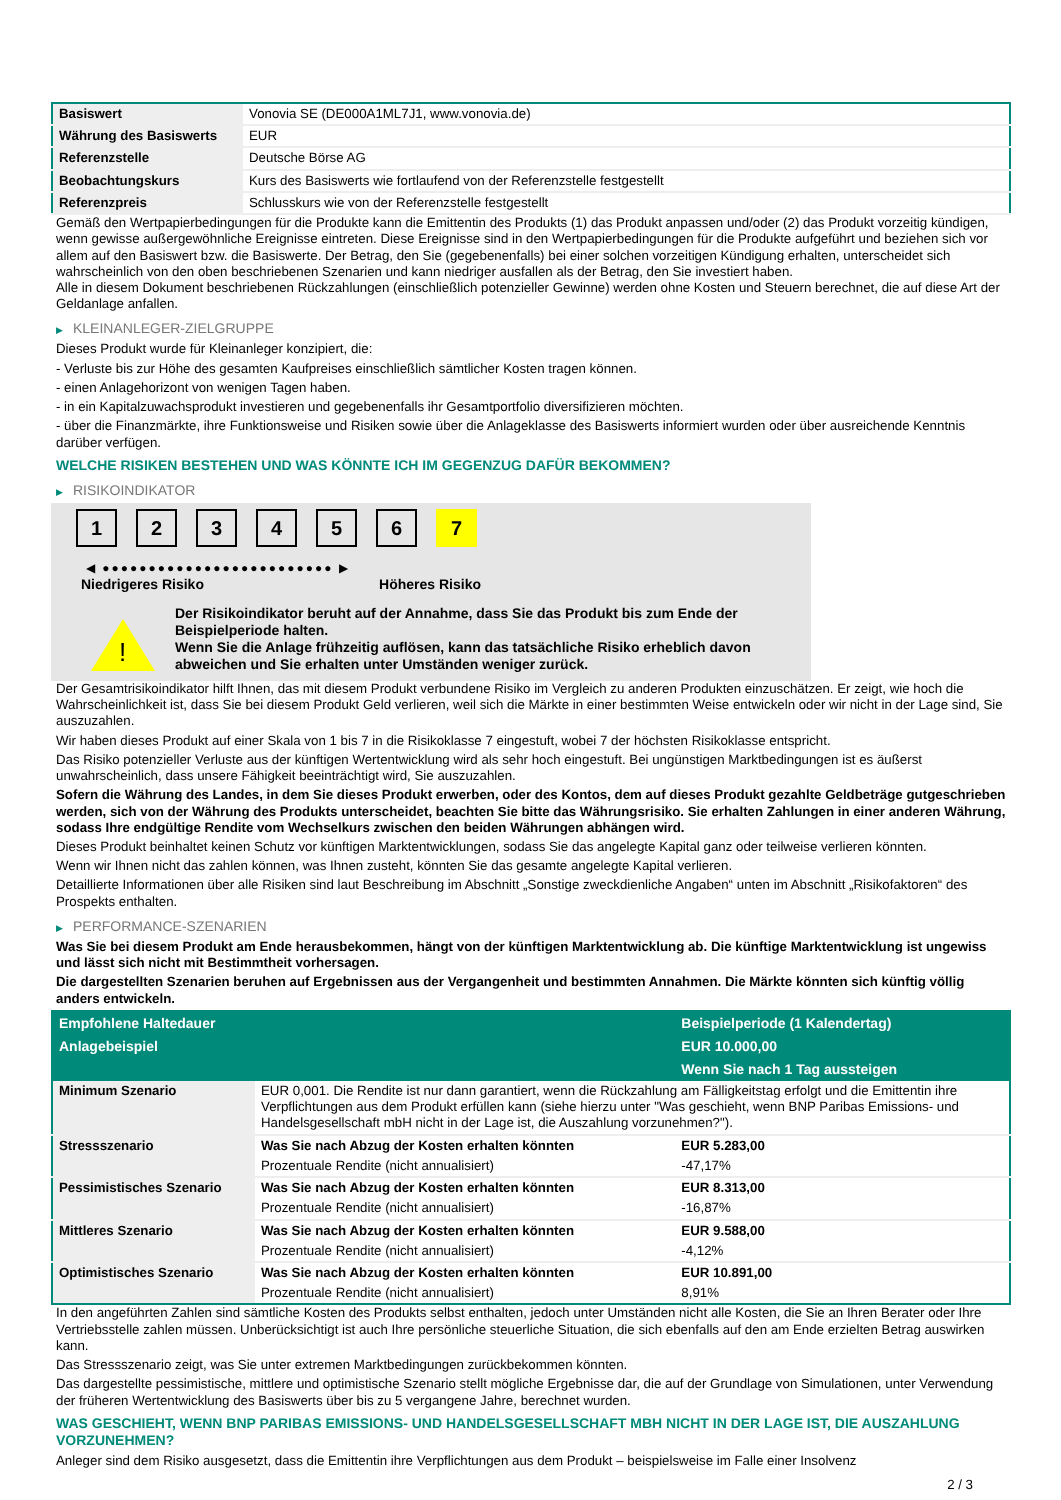| Basiswert | Vonovia SE (DE000A1ML7J1, www.vonovia.de) |
| Währung des Basiswerts | EUR |
| Referenzstelle | Deutsche Börse AG |
| Beobachtungskurs | Kurs des Basiswerts wie fortlaufend von der Referenzstelle festgestellt |
| Referenzpreis | Schlusskurs wie von der Referenzstelle festgestellt |
Gemäß den Wertpapierbedingungen für die Produkte kann die Emittentin des Produkts (1) das Produkt anpassen und/oder (2) das Produkt vorzeitig kündigen, wenn gewisse außergewöhnliche Ereignisse eintreten. Diese Ereignisse sind in den Wertpapierbedingungen für die Produkte aufgeführt und beziehen sich vor allem auf den Basiswert bzw. die Basiswerte. Der Betrag, den Sie (gegebenenfalls) bei einer solchen vorzeitigen Kündigung erhalten, unterscheidet sich wahrscheinlich von den oben beschriebenen Szenarien und kann niedriger ausfallen als der Betrag, den Sie investiert haben.
Alle in diesem Dokument beschriebenen Rückzahlungen (einschließlich potenzieller Gewinne) werden ohne Kosten und Steuern berechnet, die auf diese Art der Geldanlage anfallen.
▶ KLEINANLEGER-ZIELGRUPPE
Dieses Produkt wurde für Kleinanleger konzipiert, die:
- Verluste bis zur Höhe des gesamten Kaufpreises einschließlich sämtlicher Kosten tragen können.
- einen Anlagehorizont von wenigen Tagen haben.
- in ein Kapitalzuwachsprodukt investieren und gegebenenfalls ihr Gesamtportfolio diversifizieren möchten.
- über die Finanzmärkte, ihre Funktionsweise und Risiken sowie über die Anlageklasse des Basiswerts informiert wurden oder über ausreichende Kenntnis darüber verfügen.
WELCHE RISIKEN BESTEHEN UND WAS KÖNNTE ICH IM GEGENZUG DAFÜR BEKOMMEN?
▶ RISIKOINDIKATOR
1 2 3 4 5 6 7
◀ ●●●●●●●●●●●●●●●●●●●●●●●●● ▶
Niedrigeres Risiko Höheres Risiko
!
Der Risikoindikator beruht auf der Annahme, dass Sie das Produkt bis zum Ende der Beispielperiode halten.
Wenn Sie die Anlage frühzeitig auflösen, kann das tatsächliche Risiko erheblich davon abweichen und Sie erhalten unter Umständen weniger zurück.
Der Gesamtrisikoindikator hilft Ihnen, das mit diesem Produkt verbundene Risiko im Vergleich zu anderen Produkten einzuschätzen. Er zeigt, wie hoch die Wahrscheinlichkeit ist, dass Sie bei diesem Produkt Geld verlieren, weil sich die Märkte in einer bestimmten Weise entwickeln oder wir nicht in der Lage sind, Sie auszuzahlen.
Wir haben dieses Produkt auf einer Skala von 1 bis 7 in die Risikoklasse 7 eingestuft, wobei 7 der höchsten Risikoklasse entspricht.
Das Risiko potenzieller Verluste aus der künftigen Wertentwicklung wird als sehr hoch eingestuft. Bei ungünstigen Marktbedingungen ist es äußerst unwahrscheinlich, dass unsere Fähigkeit beeinträchtigt wird, Sie auszuzahlen.
Sofern die Währung des Landes, in dem Sie dieses Produkt erwerben, oder des Kontos, dem auf dieses Produkt gezahlte Geldbeträge gutgeschrieben werden, sich von der Währung des Produkts unterscheidet, beachten Sie bitte das Währungsrisiko. Sie erhalten Zahlungen in einer anderen Währung, sodass Ihre endgültige Rendite vom Wechselkurs zwischen den beiden Währungen abhängen wird.
Dieses Produkt beinhaltet keinen Schutz vor künftigen Marktentwicklungen, sodass Sie das angelegte Kapital ganz oder teilweise verlieren könnten.
Wenn wir Ihnen nicht das zahlen können, was Ihnen zusteht, könnten Sie das gesamte angelegte Kapital verlieren.
Detaillierte Informationen über alle Risiken sind laut Beschreibung im Abschnitt „Sonstige zweckdienliche Angaben“ unten im Abschnitt „Risikofaktoren“ des Prospekts enthalten.
▶ PERFORMANCE-SZENARIEN
Was Sie bei diesem Produkt am Ende herausbekommen, hängt von der künftigen Marktentwicklung ab. Die künftige Marktentwicklung ist ungewiss und lässt sich nicht mit Bestimmtheit vorhersagen.
Die dargestellten Szenarien beruhen auf Ergebnissen aus der Vergangenheit und bestimmten Annahmen. Die Märkte könnten sich künftig völlig anders entwickeln.
| Empfohlene Haltedauer | | Beispielperiode (1 Kalendertag) |
| --- | --- | --- |
| Anlagebeispiel | | EUR 10.000,00 |
| | | Wenn Sie nach 1 Tag aussteigen |
| Minimum Szenario | EUR 0,001. Die Rendite ist nur dann garantiert, wenn die Rückzahlung am Fälligkeitstag erfolgt und die Emittentin ihre Verpflichtungen aus dem Produkt erfüllen kann (siehe hierzu unter "Was geschieht, wenn BNP Paribas Emissions- und Handelsgesellschaft mbH nicht in der Lage ist, die Auszahlung vorzunehmen?"). | |
| Stressszenario | Was Sie nach Abzug der Kosten erhalten könnten | EUR 5.283,00 |
| | Prozentuale Rendite (nicht annualisiert) | -47,17% |
| Pessimistisches Szenario | Was Sie nach Abzug der Kosten erhalten könnten | EUR 8.313,00 |
| | Prozentuale Rendite (nicht annualisiert) | -16,87% |
| Mittleres Szenario | Was Sie nach Abzug der Kosten erhalten könnten | EUR 9.588,00 |
| | Prozentuale Rendite (nicht annualisiert) | -4,12% |
| Optimistisches Szenario | Was Sie nach Abzug der Kosten erhalten könnten | EUR 10.891,00 |
| | Prozentuale Rendite (nicht annualisiert) | 8,91% |
In den angeführten Zahlen sind sämtliche Kosten des Produkts selbst enthalten, jedoch unter Umständen nicht alle Kosten, die Sie an Ihren Berater oder Ihre Vertriebsstelle zahlen müssen. Unberücksichtigt ist auch Ihre persönliche steuerliche Situation, die sich ebenfalls auf den am Ende erzielten Betrag auswirken kann.
Das Stressszenario zeigt, was Sie unter extremen Marktbedingungen zurückbekommen könnten.
Das dargestellte pessimistische, mittlere und optimistische Szenario stellt mögliche Ergebnisse dar, die auf der Grundlage von Simulationen, unter Verwendung der früheren Wertentwicklung des Basiswerts über bis zu 5 vergangene Jahre, berechnet wurden.
WAS GESCHIEHT, WENN BNP PARIBAS EMISSIONS- UND HANDELSGESELLSCHAFT MBH NICHT IN DER LAGE IST, DIE AUSZAHLUNG VORZUNEHMEN?
Anleger sind dem Risiko ausgesetzt, dass die Emittentin ihre Verpflichtungen aus dem Produkt – beispielsweise im Falle einer Insolvenz
2 / 3